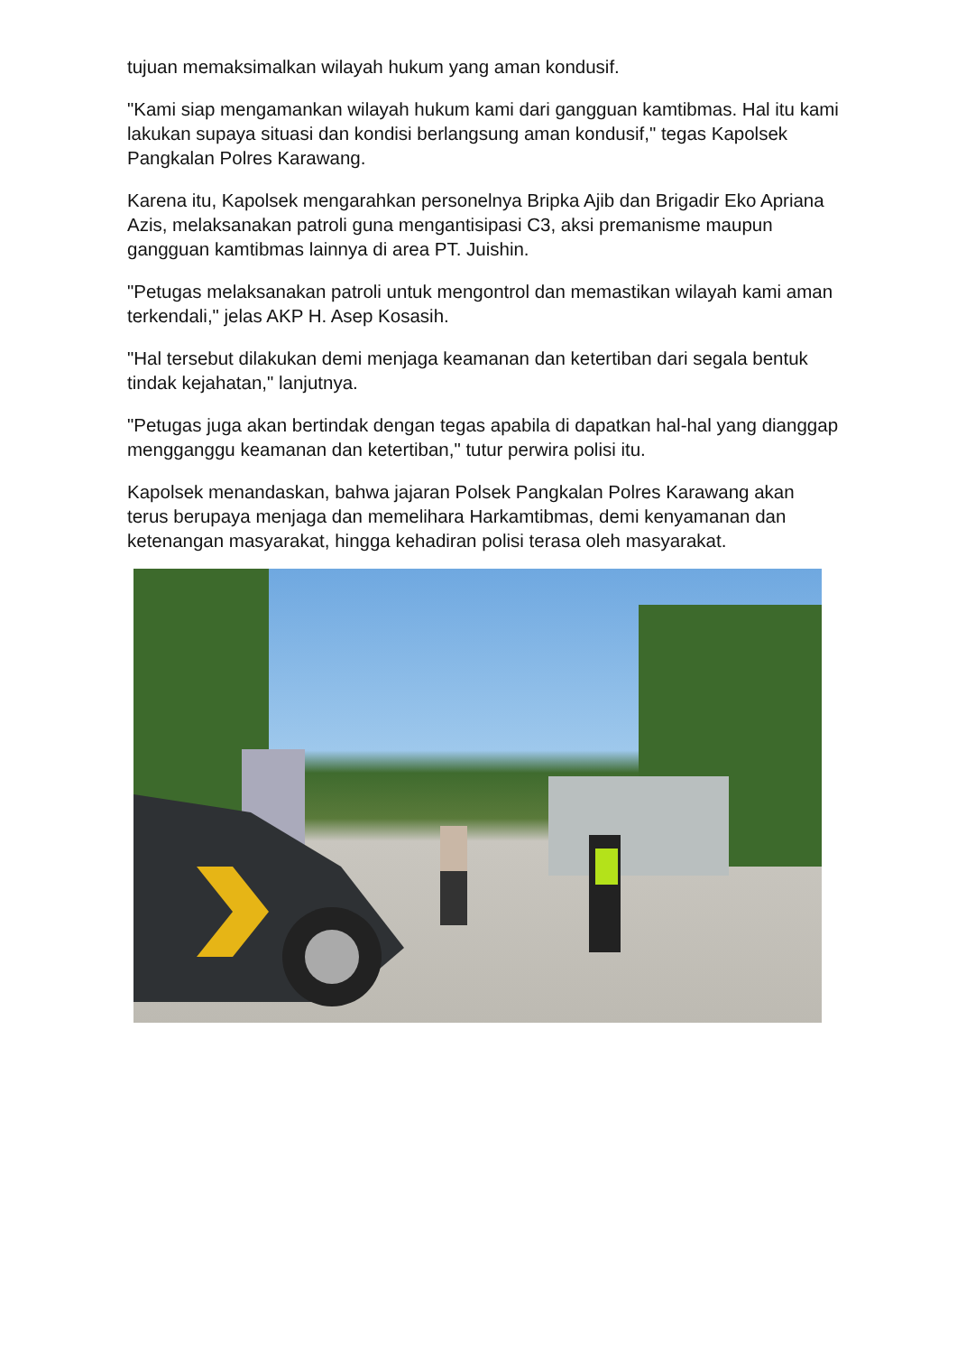tujuan memaksimalkan wilayah hukum yang aman kondusif.
"Kami siap mengamankan wilayah hukum kami dari gangguan kamtibmas. Hal itu kami lakukan supaya situasi dan kondisi berlangsung aman kondusif," tegas Kapolsek Pangkalan Polres Karawang.
Karena itu, Kapolsek mengarahkan personelnya Bripka Ajib dan Brigadir Eko Apriana Azis, melaksanakan patroli guna mengantisipasi C3, aksi premanisme maupun gangguan kamtibmas lainnya di area PT. Juishin.
"Petugas melaksanakan patroli untuk mengontrol dan memastikan wilayah kami aman terkendali," jelas AKP H. Asep Kosasih.
"Hal tersebut dilakukan demi menjaga keamanan dan ketertiban dari segala bentuk tindak kejahatan," lanjutnya.
"Petugas juga akan bertindak dengan tegas apabila di dapatkan hal-hal yang dianggap mengganggu keamanan dan ketertiban," tutur perwira polisi itu.
Kapolsek menandaskan, bahwa jajaran Polsek Pangkalan Polres Karawang akan terus berupaya menjaga dan memelihara Harkamtibmas, demi kenyamanan dan ketenangan masyarakat, hingga kehadiran polisi terasa oleh masyarakat.